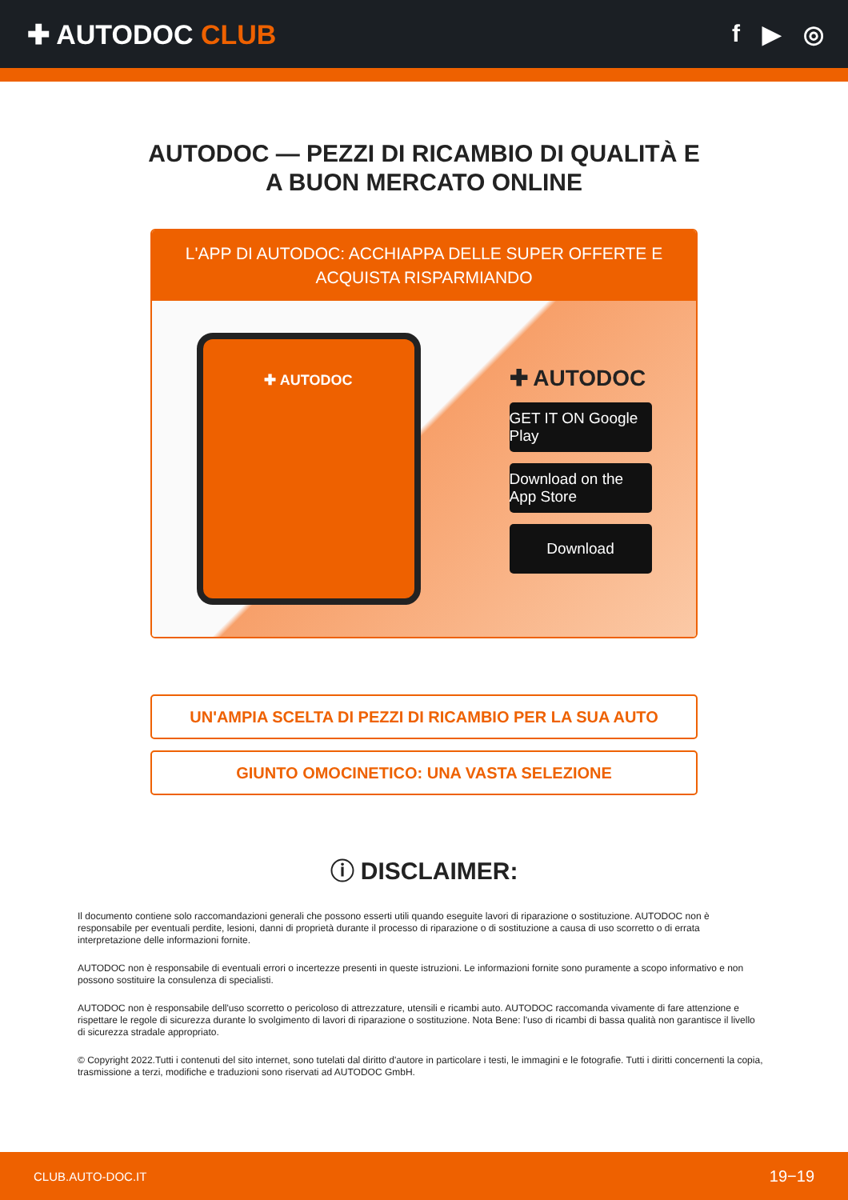✚ AUTODOC CLUB f ▶ ◎
AUTODOC — PEZZI DI RICAMBIO DI QUALITÀ E A BUON MERCATO ONLINE
L'APP DI AUTODOC: ACCHIAPPA DELLE SUPER OFFERTE E ACQUISTA RISPARMIANDO
✚ AUTODOC
✚ AUTODOC
GET IT ON Google Play
Download on the App Store
Download
UN'AMPIA SCELTA DI PEZZI DI RICAMBIO PER LA SUA AUTO
GIUNTO OMOCINETICO: UNA VASTA SELEZIONE
ⓘ DISCLAIMER:
Il documento contiene solo raccomandazioni generali che possono esserti utili quando eseguite lavori di riparazione o sostituzione. AUTODOC non è responsabile per eventuali perdite, lesioni, danni di proprietà durante il processo di riparazione o di sostituzione a causa di uso scorretto o di errata interpretazione delle informazioni fornite.
AUTODOC non è responsabile di eventuali errori o incertezze presenti in queste istruzioni. Le informazioni fornite sono puramente a scopo informativo e non possono sostituire la consulenza di specialisti.
AUTODOC non è responsabile dell'uso scorretto o pericoloso di attrezzature, utensili e ricambi auto. AUTODOC raccomanda vivamente di fare attenzione e rispettare le regole di sicurezza durante lo svolgimento di lavori di riparazione o sostituzione. Nota Bene: l'uso di ricambi di bassa qualità non garantisce il livello di sicurezza stradale appropriato.
© Copyright 2022.Tutti i contenuti del sito internet, sono tutelati dal diritto d'autore in particolare i testi, le immagini e le fotografie. Tutti i diritti concernenti la copia, trasmissione a terzi, modifiche e traduzioni sono riservati ad AUTODOC GmbH.
CLUB.AUTO-DOC.IT 19−19